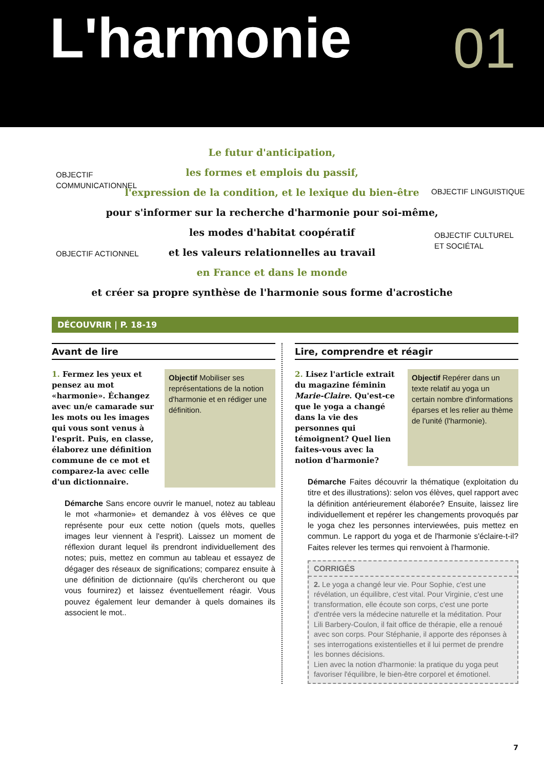L'harmonie 01
Le futur d'anticipation,
les formes et emplois du passif,
l'expression de la condition, et le lexique du bien-être
pour s'informer sur la recherche d'harmonie pour soi-même,
les modes d'habitat coopératif
et les valeurs relationnelles au travail
en France et dans le monde
et créer sa propre synthèse de l'harmonie sous forme d'acrostiche
OBJECTIF
COMMUNICATIONNEL
OBJECTIF LINGUISTIQUE
OBJECTIF CULTUREL
ET SOCIÉTAL
OBJECTIF ACTIONNEL
DÉCOUVRIR | P. 18-19
Avant de lire
1. Fermez les yeux et pensez au mot «harmonie». Échangez avec un/e camarade sur les mots ou les images qui vous sont venus à l'esprit. Puis, en classe, élaborez une définition commune de ce mot et comparez-la avec celle d'un dictionnaire.
Objectif Mobiliser ses représentations de la notion d'harmonie et en rédiger une définition.
Démarche Sans encore ouvrir le manuel, notez au tableau le mot «harmonie» et demandez à vos élèves ce que représente pour eux cette notion (quels mots, quelles images leur viennent à l'esprit). Laissez un moment de réflexion durant lequel ils prendront individuellement des notes; puis, mettez en commun au tableau et essayez de dégager des réseaux de significations; comparez ensuite à une définition de dictionnaire (qu'ils chercheront ou que vous fournirez) et laissez éventuellement réagir. Vous pouvez également leur demander à quels domaines ils associent le mot..
Lire, comprendre et réagir
2. Lisez l'article extrait du magazine féminin Marie-Claire. Qu'est-ce que le yoga a changé dans la vie des personnes qui témoignent? Quel lien faites-vous avec la notion d'harmonie?
Objectif Repérer dans un texte relatif au yoga un certain nombre d'informations éparses et les relier au thème de l'unité (l'harmonie).
Démarche Faites découvrir la thématique (exploitation du titre et des illustrations): selon vos élèves, quel rapport avec la définition antérieurement élaborée? Ensuite, laissez lire individuellement et repérer les changements provoqués par le yoga chez les personnes interviewées, puis mettez en commun. Le rapport du yoga et de l'harmonie s'éclaire-t-il? Faites relever les termes qui renvoient à l'harmonie.
CORRIGÉS
2. Le yoga a changé leur vie. Pour Sophie, c'est une révélation, un équilibre, c'est vital. Pour Virginie, c'est une transformation, elle écoute son corps, c'est une porte d'entrée vers la médecine naturelle et la méditation. Pour Lili Barbery-Coulon, il fait office de thérapie, elle a renoué avec son corps. Pour Stéphanie, il apporte des réponses à ses interrogations existentielles et il lui permet de prendre les bonnes décisions.
Lien avec la notion d'harmonie: la pratique du yoga peut favoriser l'équilibre, le bien-être corporel et émotionel.
7